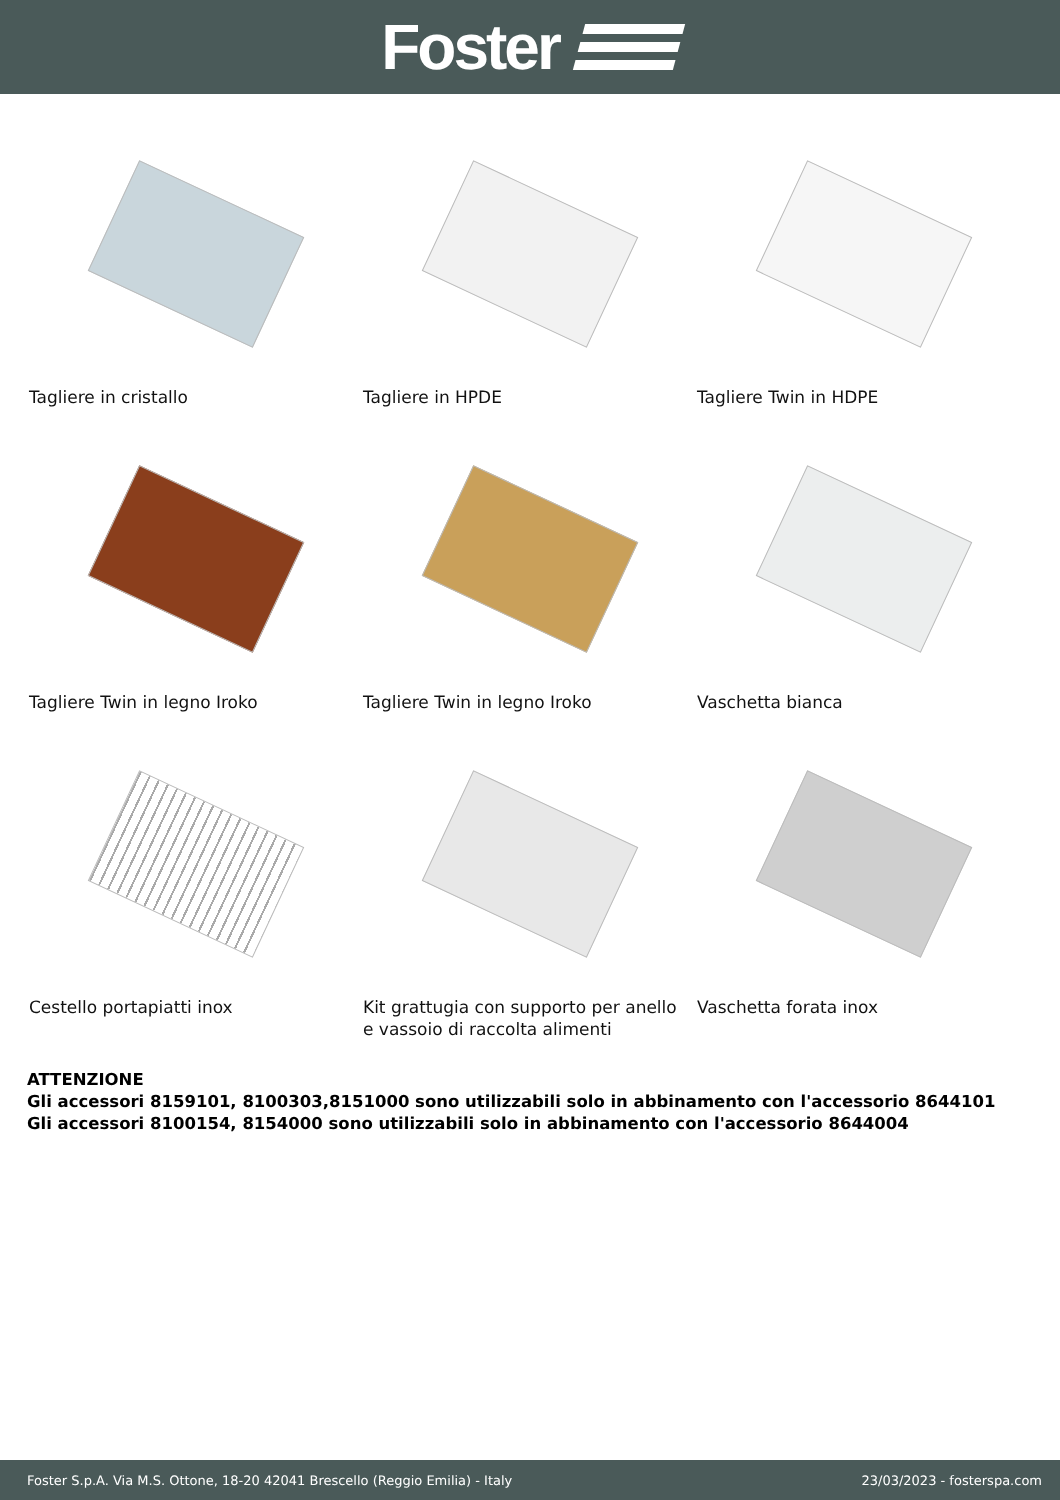Foster
Tagliere in cristallo
Tagliere in HPDE
Tagliere Twin in HDPE
Tagliere Twin in legno Iroko
Tagliere Twin in legno Iroko
Vaschetta bianca
Cestello portapiatti inox
Kit grattugia con supporto per anello e vassoio di raccolta alimenti
Vaschetta forata inox
ATTENZIONE
Gli accessori 8159101, 8100303,8151000 sono utilizzabili solo in abbinamento con l'accessorio 8644101
Gli accessori 8100154, 8154000 sono utilizzabili solo in abbinamento con l'accessorio 8644004
Foster S.p.A. Via M.S. Ottone, 18-20 42041 Brescello (Reggio Emilia) - Italy 23/03/2023 - fosterspa.com